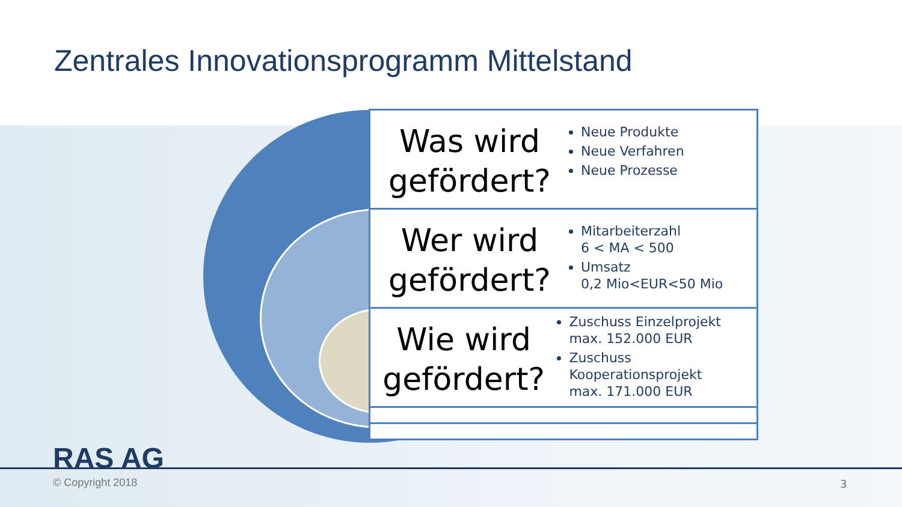Zentrales Innovationsprogramm Mittelstand
Was wird gefördert?
Neue Produkte
Neue Verfahren
Neue Prozesse
Wer wird gefördert?
Mitarbeiterzahl
6 < MA < 500
Umsatz
0,2 Mio<EUR<50 Mio
Wie wird gefördert?
Zuschuss Einzelprojekt
max. 152.000 EUR
Zuschuss Kooperationsprojekt
max. 171.000 EUR
RAS AG
© Copyright 2018 3